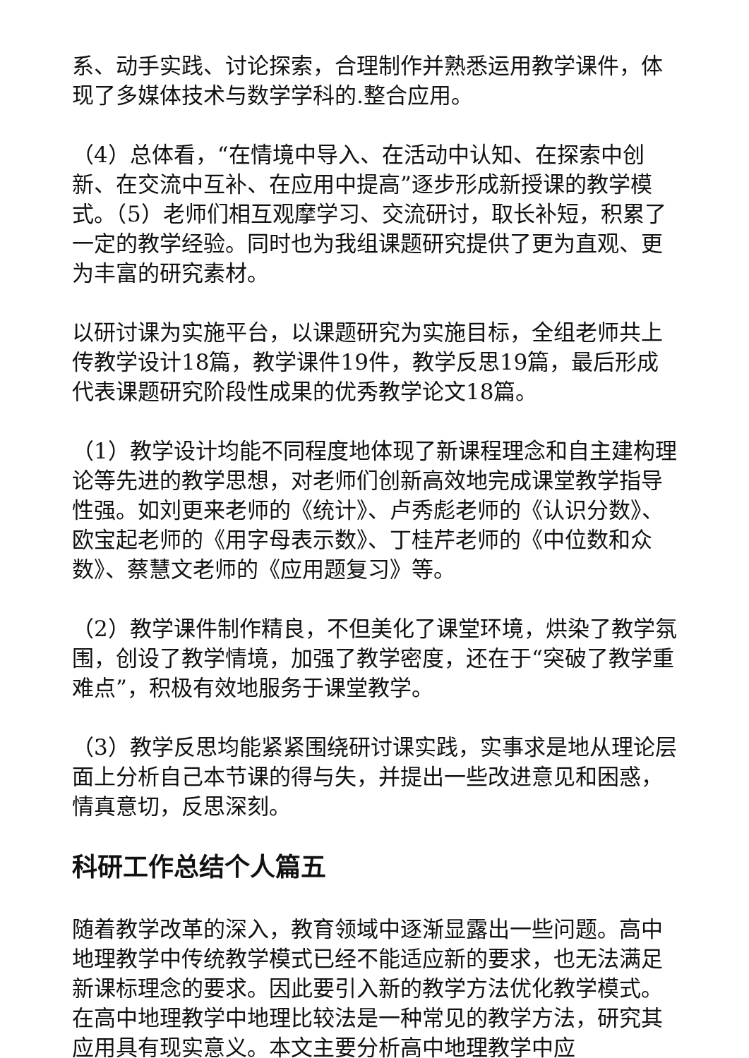系、动手实践、讨论探索，合理制作并熟悉运用教学课件，体现了多媒体技术与数学学科的.整合应用。
（4）总体看，“在情境中导入、在活动中认知、在探索中创新、在交流中互补、在应用中提高”逐步形成新授课的教学模式。（5）老师们相互观摩学习、交流研讨，取长补短，积累了一定的教学经验。同时也为我组课题研究提供了更为直观、更为丰富的研究素材。
以研讨课为实施平台，以课题研究为实施目标，全组老师共上传教学设计18篇，教学课件19件，教学反思19篇，最后形成代表课题研究阶段性成果的优秀教学论文18篇。
（1）教学设计均能不同程度地体现了新课程理念和自主建构理论等先进的教学思想，对老师们创新高效地完成课堂教学指导性强。如刘更来老师的《统计》、卢秀彪老师的《认识分数》、欧宝起老师的《用字母表示数》、丁桂芹老师的《中位数和众数》、蔡慧文老师的《应用题复习》等。
（2）教学课件制作精良，不但美化了课堂环境，烘染了教学氛围，创设了教学情境，加强了教学密度，还在于“突破了教学重难点”，积极有效地服务于课堂教学。
（3）教学反思均能紧紧围绕研讨课实践，实事求是地从理论层面上分析自己本节课的得与失，并提出一些改进意见和困惑，情真意切，反思深刻。
科研工作总结个人篇五
随着教学改革的深入，教育领域中逐渐显露出一些问题。高中地理教学中传统教学模式已经不能适应新的要求，也无法满足新课标理念的要求。因此要引入新的教学方法优化教学模式。在高中地理教学中地理比较法是一种常见的教学方法，研究其应用具有现实意义。本文主要分析高中地理教学中应